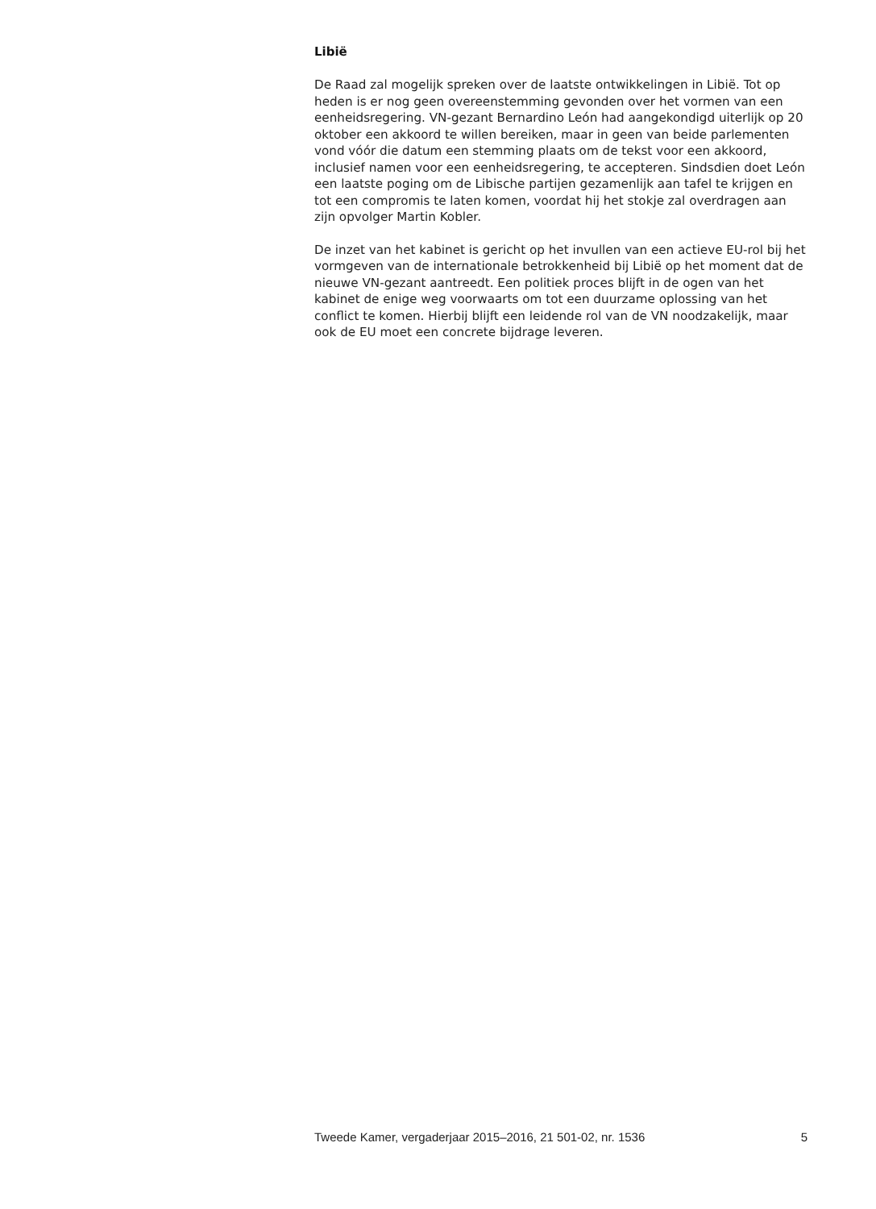Libië
De Raad zal mogelijk spreken over de laatste ontwikkelingen in Libië. Tot op heden is er nog geen overeenstemming gevonden over het vormen van een eenheidsregering. VN-gezant Bernardino León had aangekondigd uiterlijk op 20 oktober een akkoord te willen bereiken, maar in geen van beide parlementen vond vóór die datum een stemming plaats om de tekst voor een akkoord, inclusief namen voor een eenheidsregering, te accepteren. Sindsdien doet León een laatste poging om de Libische partijen gezamenlijk aan tafel te krijgen en tot een compromis te laten komen, voordat hij het stokje zal overdragen aan zijn opvolger Martin Kobler.
De inzet van het kabinet is gericht op het invullen van een actieve EU-rol bij het vormgeven van de internationale betrokkenheid bij Libië op het moment dat de nieuwe VN-gezant aantreedt. Een politiek proces blijft in de ogen van het kabinet de enige weg voorwaarts om tot een duurzame oplossing van het conflict te komen. Hierbij blijft een leidende rol van de VN noodzakelijk, maar ook de EU moet een concrete bijdrage leveren.
Tweede Kamer, vergaderjaar 2015–2016, 21 501-02, nr. 1536 5